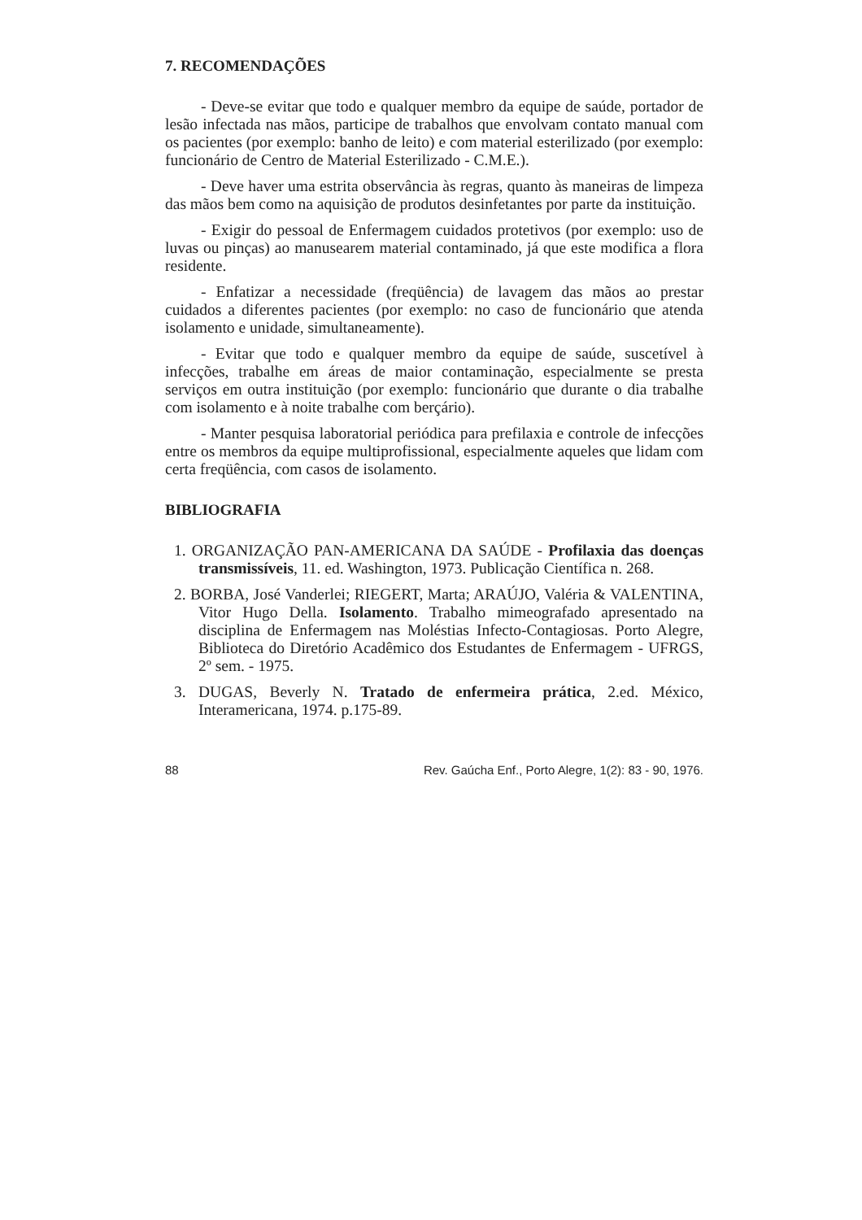7. RECOMENDAÇÕES
- Deve-se evitar que todo e qualquer membro da equipe de saúde, portador de lesão infectada nas mãos, participe de trabalhos que envolvam contato manual com os pacientes (por exemplo: banho de leito) e com material esterilizado (por exemplo: funcionário de Centro de Material Esterilizado - C.M.E.).
- Deve haver uma estrita observância às regras, quanto às maneiras de limpeza das mãos bem como na aquisição de produtos desinfetantes por parte da instituição.
- Exigir do pessoal de Enfermagem cuidados protetivos (por exemplo: uso de luvas ou pinças) ao manusearem material contaminado, já que este modifica a flora residente.
- Enfatizar a necessidade (freqüência) de lavagem das mãos ao prestar cuidados a diferentes pacientes (por exemplo: no caso de funcionário que atenda isolamento e unidade, simultaneamente).
- Evitar que todo e qualquer membro da equipe de saúde, suscetível à infecções, trabalhe em áreas de maior contaminação, especialmente se presta serviços em outra instituição (por exemplo: funcionário que durante o dia trabalhe com isolamento e à noite trabalhe com berçário).
- Manter pesquisa laboratorial periódica para prefilaxia e controle de infecções entre os membros da equipe multiprofissional, especialmente aqueles que lidam com certa freqüência, com casos de isolamento.
BIBLIOGRAFIA
1. ORGANIZAÇÃO PAN-AMERICANA DA SAÚDE - Profilaxia das doenças transmissíveis, 11. ed. Washington, 1973. Publicação Científica n. 268.
2. BORBA, José Vanderlei; RIEGERT, Marta; ARAÚJO, Valéria & VALENTINA, Vitor Hugo Della. Isolamento. Trabalho mimeografado apresentado na disciplina de Enfermagem nas Moléstias Infecto-Contagiosas. Porto Alegre, Biblioteca do Diretório Acadêmico dos Estudantes de Enfermagem - UFRGS, 2º sem. - 1975.
3. DUGAS, Beverly N. Tratado de enfermeira prática, 2.ed. México, Interamericana, 1974. p.175-89.
88 Rev. Gaúcha Enf., Porto Alegre, 1(2): 83 - 90, 1976.